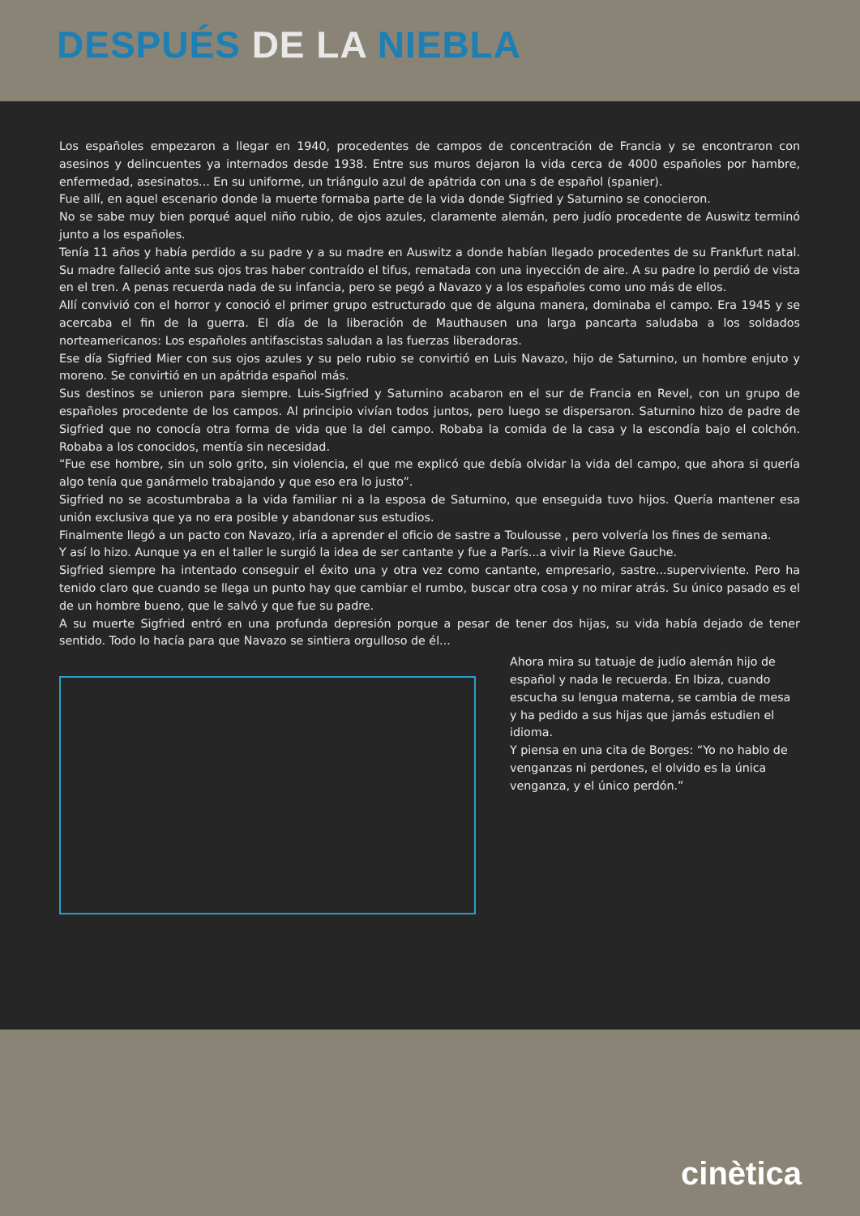DESPUÉS DE LA NIEBLA
Los españoles empezaron a llegar en 1940, procedentes de campos de concentración de Francia y se encontraron con asesinos y delincuentes ya internados desde 1938. Entre sus muros dejaron la vida cerca de 4000 españoles por hambre, enfermedad, asesinatos... En su uniforme, un triángulo azul de apátrida con una s de español (spanier).
Fue allí, en aquel escenario donde la muerte formaba parte de la vida donde Sigfried y Saturnino se conocieron.
No se sabe muy bien porqué aquel niño rubio, de ojos azules, claramente alemán, pero judío procedente de Auswitz terminó junto a los españoles.
Tenía 11 años y había perdido a su padre y a su madre en Auswitz a donde habían llegado procedentes de su Frankfurt natal. Su madre falleció ante sus ojos tras haber contraído el tifus, rematada con una inyección de aire. A su padre lo perdió de vista en el tren. A penas recuerda nada de su infancia, pero se pegó a Navazo y a los españoles como uno más de ellos.
Allí convivió con el horror y conoció el primer grupo estructurado que de alguna manera, dominaba el campo. Era 1945 y se acercaba el fin de la guerra. El día de la liberación de Mauthausen una larga pancarta saludaba a los soldados norteamericanos: Los españoles antifascistas saludan a las fuerzas liberadoras.
Ese día Sigfried Mier con sus ojos azules y su pelo rubio se convirtió en Luis Navazo, hijo de Saturnino, un hombre enjuto y moreno. Se convirtió en un apátrida español más.
Sus destinos se unieron para siempre. Luis-Sigfried y Saturnino acabaron en el sur de Francia en Revel, con un grupo de españoles procedente de los campos. Al principio vivían todos juntos, pero luego se dispersaron. Saturnino hizo de padre de Sigfried que no conocía otra forma de vida que la del campo. Robaba la comida de la casa y la escondía bajo el colchón. Robaba a los conocidos, mentía sin necesidad.
“Fue ese hombre, sin un solo grito, sin violencia, el que me explicó que debía olvidar la vida del campo, que ahora si quería algo tenía que ganármelo trabajando y que eso era lo justo”.
Sigfried no se acostumbraba a la vida familiar ni a la esposa de Saturnino, que enseguida tuvo hijos. Quería mantener esa unión exclusiva que ya no era posible y abandonar sus estudios.
Finalmente llegó a un pacto con Navazo, iría a aprender el oficio de sastre a Toulousse , pero volvería los fines de semana.
Y así lo hizo. Aunque ya en el taller le surgió la idea de ser cantante y fue a París...a vivir la Rieve Gauche.
Sigfried siempre ha intentado conseguir el éxito una y otra vez como cantante, empresario, sastre...superviviente. Pero ha tenido claro que cuando se llega un punto hay que cambiar el rumbo, buscar otra cosa y no mirar atrás. Su único pasado es el de un hombre bueno, que le salvó y que fue su padre.
A su muerte Sigfried entró en una profunda depresión porque a pesar de tener dos hijas, su vida había dejado de tener sentido. Todo lo hacía para que Navazo se sintiera orgulloso de él...
Ahora mira su tatuaje de judío alemán hijo de español y nada le recuerda. En Ibiza, cuando escucha su lengua materna, se cambia de mesa y ha pedido a sus hijas que jamás estudien el idioma.
Y piensa en una cita de Borges: “Yo no hablo de venganzas ni perdones, el olvido es la única venganza, y el único perdón.”
cinètica